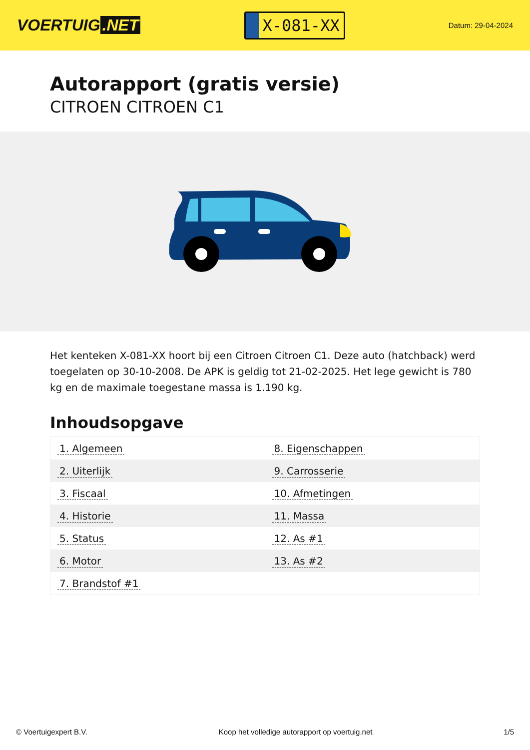VOERTUIG.NET
X-081-XX
Datum: 29-04-2024
Autorapport (gratis versie)
CITROEN CITROEN C1
Het kenteken X-081-XX hoort bij een Citroen Citroen C1. Deze auto (hatchback) werd toegelaten op 30-10-2008. De APK is geldig tot 21-02-2025. Het lege gewicht is 780 kg en de maximale toegestane massa is 1.190 kg.
Inhoudsopgave
| 1. Algemeen | 8. Eigenschappen |
| 2. Uiterlijk | 9. Carrosserie |
| 3. Fiscaal | 10. Afmetingen |
| 4. Historie | 11. Massa |
| 5. Status | 12. As #1 |
| 6. Motor | 13. As #2 |
| 7. Brandstof #1 | |
© Voertuigexpert B.V. Koop het volledige autorapport op voertuig.net 1/5